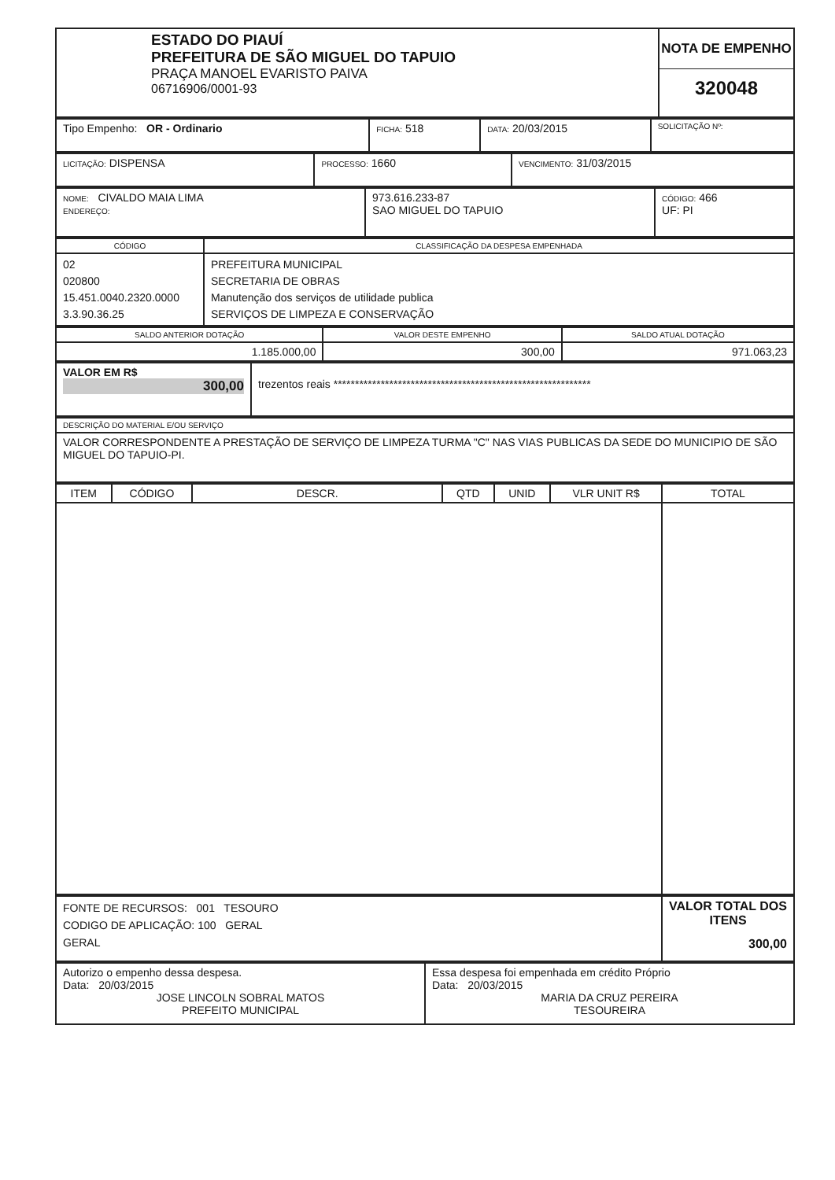| ESTADO DO PIAUÍ PREFEITURA DE SÃO MIGUEL DO TAPUIO PRAÇA MANOEL EVARISTO PAIVA 06716906/0001-93 | NOTA DE EMPENHO 320048 |
| Tipo Empenho: OR - Ordinario | FICHA: 518 | DATA: 20/03/2015 | SOLICITAÇÃO Nº: |
| LICITAÇÃO: DISPENSA | PROCESSO: 1660 | VENCIMENTO: 31/03/2015 |
| NOME: CIVALDO MAIA LIMA ENDEREÇO: | 973.616.233-87 SAO MIGUEL DO TAPUIO | CÓDIGO: 466 UF: PI |
| CÓDIGO | CLASSIFICAÇÃO DA DESPESA EMPENHADA |
| --- | --- |
| 02 020800 15.451.0040.2320.0000 3.3.90.36.25 | PREFEITURA MUNICIPAL SECRETARIA DE OBRAS Manutenção dos serviços de utilidade publica SERVIÇOS DE LIMPEZA E CONSERVAÇÃO |
| SALDO ANTERIOR DOTAÇÃO | VALOR DESTE EMPENHO | SALDO ATUAL DOTAÇÃO |
| --- | --- | --- |
| 1.185.000,00 | 300,00 | 971.063,23 |
| VALOR EM R$ 300,00 | trezentos reais ************************************************************ |
| DESCRIÇÃO DO MATERIAL E/OU SERVIÇO |
| --- |
| VALOR CORRESPONDENTE A PRESTAÇÃO DE SERVIÇO DE LIMPEZA TURMA "C" NAS VIAS PUBLICAS DA SEDE DO MUNICIPIO DE SÃO MIGUEL DO TAPUIO-PI. |
| ITEM | CÓDIGO | DESCR. | QTD | UNID | VLR UNIT R$ | TOTAL |
| --- | --- | --- | --- | --- | --- | --- |
| FONTE DE RECURSOS: 001 TESOURO CODIGO DE APLICAÇÃO: 100 GERAL GERAL | VALOR TOTAL DOS ITENS 300,00 |
| Autorizo o empenho dessa despesa. Data: 20/03/2015 JOSE LINCOLN SOBRAL MATOS PREFEITO MUNICIPAL | Essa despesa foi empenhada em crédito Próprio Data: 20/03/2015 MARIA DA CRUZ PEREIRA TESOUREIRA |